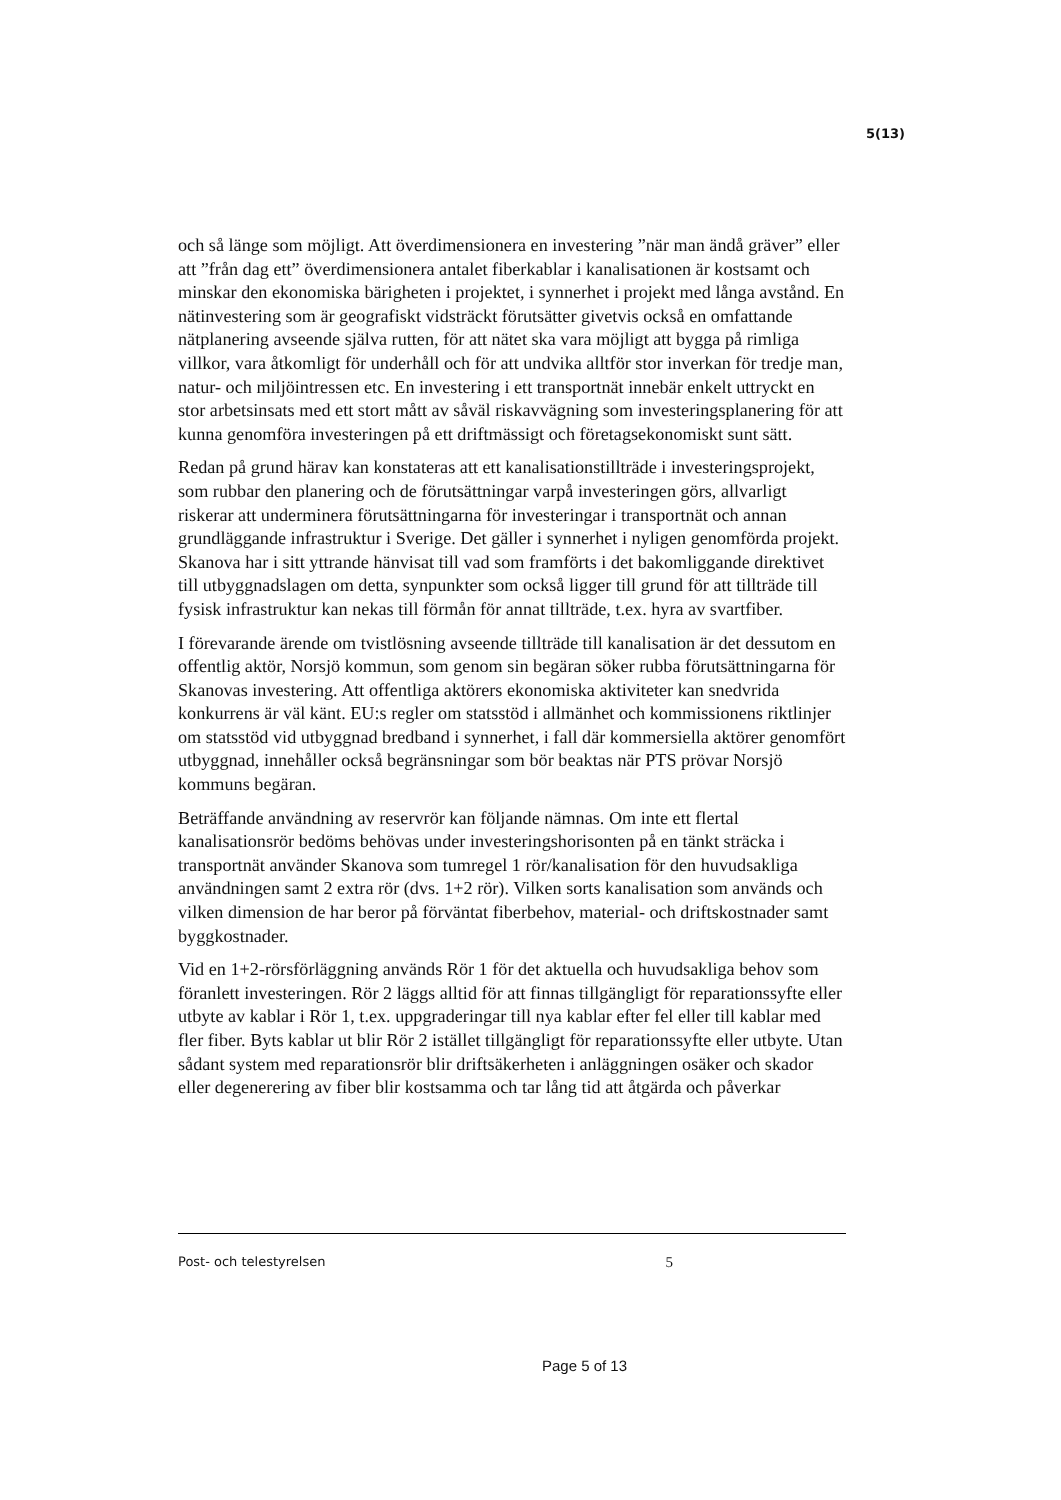5(13)
och så länge som möjligt. Att överdimensionera en investering ”när man ändå gräver” eller att ”från dag ett” överdimensionera antalet fiberkablar i kanalisationen är kostsamt och minskar den ekonomiska bärigheten i projektet, i synnerhet i projekt med långa avstånd. En nätinvestering som är geografiskt vidsträckt förutsätter givetvis också en omfattande nätplanering avseende själva rutten, för att nätet ska vara möjligt att bygga på rimliga villkor, vara åtkomligt för underhåll och för att undvika alltför stor inverkan för tredje man, natur- och miljöintressen etc. En investering i ett transportnät innebär enkelt uttryckt en stor arbetsinsats med ett stort mått av såväl riskavvägning som investeringsplanering för att kunna genomföra investeringen på ett driftmässigt och företagsekonomiskt sunt sätt.
Redan på grund härav kan konstateras att ett kanalisationstillträde i investeringsprojekt, som rubbar den planering och de förutsättningar varpå investeringen görs, allvarligt riskerar att underminera förutsättningarna för investeringar i transportnät och annan grundläggande infrastruktur i Sverige. Det gäller i synnerhet i nyligen genomförda projekt. Skanova har i sitt yttrande hänvisat till vad som framförts i det bakomliggande direktivet till utbyggnadslagen om detta, synpunkter som också ligger till grund för att tillträde till fysisk infrastruktur kan nekas till förmån för annat tillträde, t.ex. hyra av svartfiber.
I förevarande ärende om tvistlösning avseende tillträde till kanalisation är det dessutom en offentlig aktör, Norsjö kommun, som genom sin begäran söker rubba förutsättningarna för Skanovas investering. Att offentliga aktörers ekonomiska aktiviteter kan snedvrida konkurrens är väl känt. EU:s regler om statsstöd i allmänhet och kommissionens riktlinjer om statsstöd vid utbyggnad bredband i synnerhet, i fall där kommersiella aktörer genomfört utbyggnad, innehåller också begränsningar som bör beaktas när PTS prövar Norsjö kommuns begäran.
Beträffande användning av reservrör kan följande nämnas. Om inte ett flertal kanalisationsrör bedöms behövas under investeringshorisonten på en tänkt sträcka i transportnät använder Skanova som tumregel 1 rör/kanalisation för den huvudsakliga användningen samt 2 extra rör (dvs. 1+2 rör). Vilken sorts kanalisation som används och vilken dimension de har beror på förväntat fiberbehov, material- och driftskostnader samt byggkostnader.
Vid en 1+2-rörsförläggning används Rör 1 för det aktuella och huvudsakliga behov som föranlett investeringen. Rör 2 läggs alltid för att finnas tillgängligt för reparationssyfte eller utbyte av kablar i Rör 1, t.ex. uppgraderingar till nya kablar efter fel eller till kablar med fler fiber. Byts kablar ut blir Rör 2 istället tillgängligt för reparationssyfte eller utbyte. Utan sådant system med reparationsrör blir driftsäkerheten i anläggningen osäker och skador eller degenerering av fiber blir kostsamma och tar lång tid att åtgärda och påverkar
Post- och telestyrelsen 5
Page 5 of 13